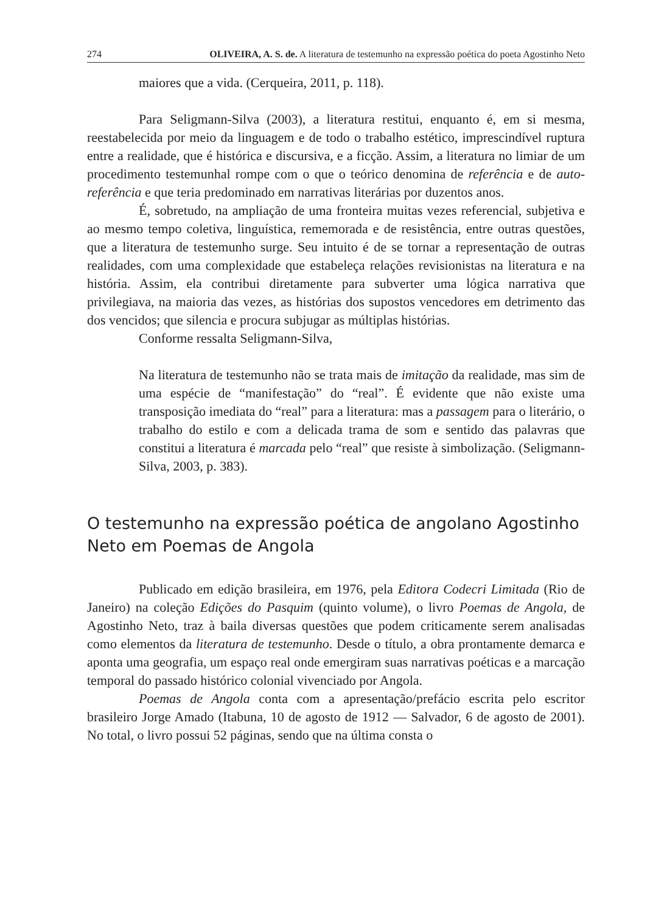274 OLIVEIRA, A. S. de. A literatura de testemunho na expressão poética do poeta Agostinho Neto
maiores que a vida. (Cerqueira, 2011, p. 118).
Para Seligmann-Silva (2003), a literatura restitui, enquanto é, em si mesma, reestabelecida por meio da linguagem e de todo o trabalho estético, imprescindível ruptura entre a realidade, que é histórica e discursiva, e a ficção. Assim, a literatura no limiar de um procedimento testemunhal rompe com o que o teórico denomina de referência e de auto-referência e que teria predominado em narrativas literárias por duzentos anos.
É, sobretudo, na ampliação de uma fronteira muitas vezes referencial, subjetiva e ao mesmo tempo coletiva, linguística, rememorada e de resistência, entre outras questões, que a literatura de testemunho surge. Seu intuito é de se tornar a representação de outras realidades, com uma complexidade que estabeleça relações revisionistas na literatura e na história. Assim, ela contribui diretamente para subverter uma lógica narrativa que privilegiava, na maioria das vezes, as histórias dos supostos vencedores em detrimento das dos vencidos; que silencia e procura subjugar as múltiplas histórias.
Conforme ressalta Seligmann-Silva,
Na literatura de testemunho não se trata mais de imitação da realidade, mas sim de uma espécie de “manifestação” do “real”. É evidente que não existe uma transposição imediata do “real” para a literatura: mas a passagem para o literário, o trabalho do estilo e com a delicada trama de som e sentido das palavras que constitui a literatura é marcada pelo “real” que resiste à simbolização. (Seligmann-Silva, 2003, p. 383).
O testemunho na expressão poética de angolano Agostinho Neto em Poemas de Angola
Publicado em edição brasileira, em 1976, pela Editora Codecri Limitada (Rio de Janeiro) na coleção Edições do Pasquim (quinto volume), o livro Poemas de Angola, de Agostinho Neto, traz à baila diversas questões que podem criticamente serem analisadas como elementos da literatura de testemunho. Desde o título, a obra prontamente demarca e aponta uma geografia, um espaço real onde emergiram suas narrativas poéticas e a marcação temporal do passado histórico colonial vivenciado por Angola.
Poemas de Angola conta com a apresentação/prefácio escrita pelo escritor brasileiro Jorge Amado (Itabuna, 10 de agosto de 1912 — Salvador, 6 de agosto de 2001). No total, o livro possui 52 páginas, sendo que na última consta o